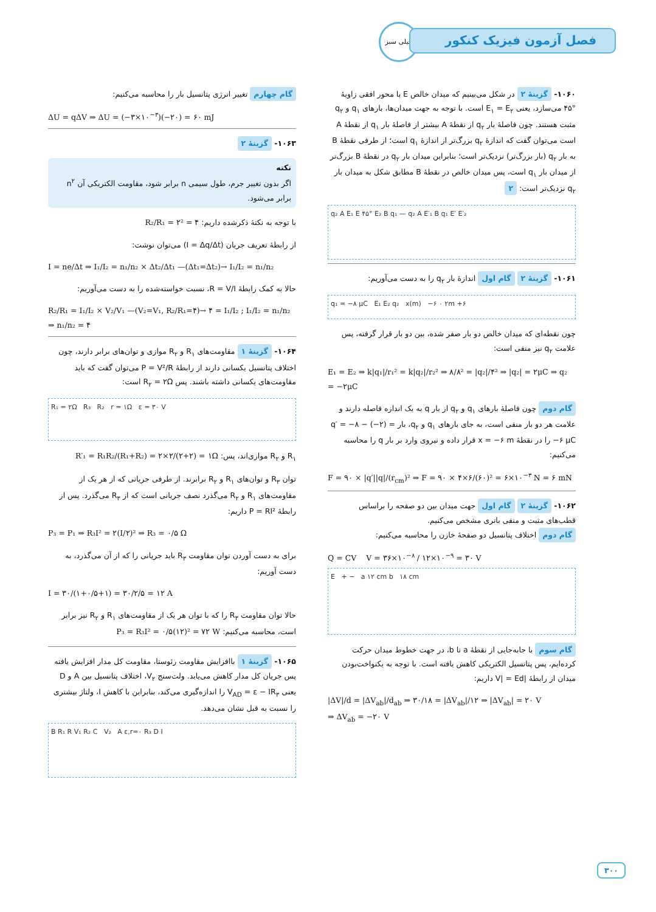خیلی سبز
فصل آزمون فیزیک کنکور
۱۰۶۰- گزینهٔ ۲ در شکل می‌بینیم که میدان خالص E با محور افقی زاویهٔ °۴۵ می‌سازد، یعنی E<sub>۱</sub> = E<sub>۲</sub> است. با توجه به جهت میدان‌ها، بارهای q<sub>۱</sub> و q<sub>۲</sub> مثبت هستند. چون فاصلهٔ بار q<sub>۲</sub> از نقطهٔ A بیشتر از فاصلهٔ بار q<sub>۱</sub> از نقطهٔ A است می‌توان گفت که اندازهٔ q<sub>۲</sub> بزرگ‌تر از اندازهٔ q<sub>۱</sub> است؛ از طرفی نقطهٔ B به بار q<sub>۲</sub> (بار بزرگ‌تر) نزدیک‌تر است؛ بنابراین میدان بار q<sub>۲</sub> در نقطهٔ B بزرگ‌تر از میدان بار q<sub>۱</sub> است، پس میدان خالص در نقطهٔ B مطابق شکل به میدان بار q<sub>۲</sub> نزدیک‌تر است: ۲
q₂ A E₁ E ۴۵° E₂ B q₁ — q₂ A E′₁ B q₁ E′ E′₂
۱۰۶۱- گزینهٔ ۲ گام اول اندازهٔ بار q<sub>۲</sub> را به دست می‌آوریم:
q₁ = −۸ μC E₁ E₂ q₂ x(m) −۶ ۰ ۲m +۶
چون نقطه‌ای که میدان خالص دو بار صفر شده، بین دو بار قرار گرفته، پس علامت q<sub>۲</sub> نیز منفی است:
E₁ = E₂ ⇒ k|q₁|/r₁² = k|q₂|/r₂² ⇒ ۸/۸² = |q₂|/۴² ⇒ |q₂| = ۲μC ⇒ q₂ = −۲μC
گام دوم چون فاصلهٔ بارهای q<sub>۱</sub> و q<sub>۲</sub> از بار q به یک اندازه فاصله دارند و علامت هر دو بار منفی است، به جای بارهای q<sub>۱</sub> و q<sub>۲</sub>، بار q′ = −۸ − (−۲) = −۶ μC را در نقطهٔ x = −۶ m قرار داده و نیروی وارد بر بار q را محاسبه می‌کنیم:
F = ۹۰ × |q′||q|/(r<sub>cm</sub>)² ⇒ F = ۹۰ × ۴×۶/(۶۰)² = ۶×۱۰<sup>−۳</sup> N = ۶ mN
۱۰۶۲- گزینهٔ ۲ گام اول جهت میدان بین دو صفحه را براساس قطب‌های مثبت و منفی باتری مشخص می‌کنیم.
گام دوم اختلاف پتانسیل دو صفحهٔ خازن را محاسبه می‌کنیم:
Q = CV V = ۳۶×۱۰<sup>−۸</sup> / ۱۲×۱۰<sup>−۹</sup> = ۳۰ V
E + − a ۱۲ cm b ۱۸ cm
گام سوم با جابه‌جایی از نقطهٔ a تا b، در جهت خطوط میدان حرکت کرده‌ایم، پس پتانسیل الکتریکی کاهش یافته است. با توجه به یکنواخت‌بودن میدان از رابطهٔ |V| = Ed داریم:
|ΔV|/d = |ΔV<sub>ab</sub>|/d<sub>ab</sub> ⇒ ۳۰/۱۸ = |ΔV<sub>ab</sub>|/۱۲ ⇒ |ΔV<sub>ab</sub>| = ۲۰ V
⇒ ΔV<sub>ab</sub> = −۲۰ V
گام چهارم تغییر انرژی پتانسیل بار را محاسبه می‌کنیم:
ΔU = qΔV ⇒ ΔU = (−۳×۱۰<sup>−۳</sup>)(−۲۰) = ۶۰ mJ
۱۰۶۳- گزینهٔ ۲
نکته
اگر بدون تغییر جرم، طول سیمی n برابر شود، مقاومت الکتریکی آن n<sup>۲</sup> برابر می‌شود.
با توجه به نکتهٔ ذکرشده داریم: R₂/R₁ = ۲² = ۴
از رابطهٔ تعریف جریان (I = Δq/Δt) می‌توان نوشت:
I = ne/Δt ⇒ I₁/I₂ = n₁/n₂ × Δt₂/Δt₁ —(Δt₁=Δt₂)→ I₁/I₂ = n₁/n₂
حالا به کمک رابطهٔ R = V/I، نسبت خواسته‌شده را به دست می‌آوریم:
R₂/R₁ = I₁/I₂ × V₂/V₁ —(V₂=V₁, R₂/R₁=۴)→ ۴ = I₁/I₂ ; I₁/I₂ = n₁/n₂ ⇒ n₁/n₂ = ۴
۱۰۶۴- گزینهٔ ۱ مقاومت‌های R<sub>۱</sub> و R<sub>۲</sub> موازی و توان‌های برابر دارند، چون اختلاف پتانسیل یکسانی دارند از رابطهٔ P = V²/R می‌توان گفت که باید مقاومت‌های یکسانی داشته باشند. پس R<sub>۲</sub> = ۲Ω است:
R₁ = ۲Ω R₃ R₂ r = ۱Ω ε = ۳۰ V
R<sub>۱</sub> و R<sub>۲</sub> موازی‌اند، پس: R′₁ = R₁R₂/(R₁+R₂) = ۲×۲/(۲+۲) = ۱Ω
توان R<sub>۳</sub> و توان‌های R<sub>۱</sub> و R<sub>۲</sub> برابرند. از طرفی جریانی که از هر یک از مقاومت‌های R<sub>۱</sub> و R<sub>۲</sub> می‌گذرد نصف جریانی است که از R<sub>۳</sub> می‌گذرد. پس از رابطهٔ P = RI² داریم:
P₃ = P₁ ⇒ R₃I² = ۲(I/۲)² ⇒ R₃ = ۰/۵ Ω
برای به دست آوردن توان مقاومت R<sub>۳</sub> باید جریانی را که از آن می‌گذرد، به دست آوریم:
I = ۳۰/(۱+۰/۵+۱) = ۳۰/۲/۵ = ۱۲ A
حالا توان مقاومت R<sub>۳</sub> را که با توان هر یک از مقاومت‌های R<sub>۱</sub> و R<sub>۲</sub> نیز برابر است، محاسبه می‌کنیم: P₃ = R₃I² = ۰/۵(۱۲)² = ۷۲ W
۱۰۶۵- گزینهٔ ۱ باافزایش مقاومت رئوستا، مقاومت کل مدار افزایش یافته پس جریان کل مدار کاهش می‌یابد. ولت‌سنج V<sub>۲</sub>، اختلاف پتانسیل بین A و D یعنی V<sub>AD</sub> = ε − IR<sub>۳</sub> را اندازه‌گیری می‌کند، بنابراین با کاهش I، ولتاژ بیشتری را نسبت به قبل نشان می‌دهد.
B R₁ R V₁ R₂ C V₂ A ε,r=۰ R₃ D I
۳۰۰